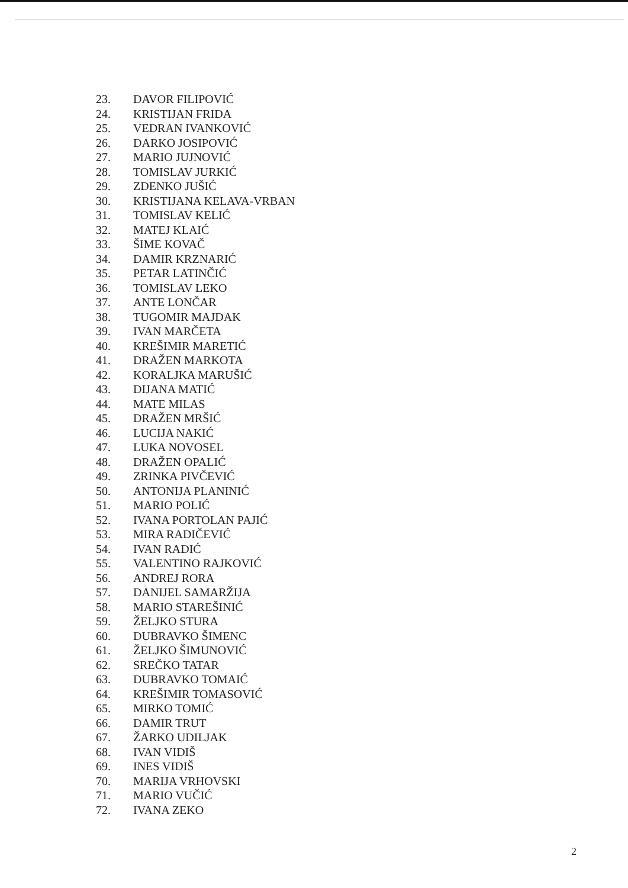23. DAVOR FILIPOVIĆ
24. KRISTIJAN FRIDA
25. VEDRAN IVANKOVIĆ
26. DARKO JOSIPOVIĆ
27. MARIO JUJNOVIĆ
28. TOMISLAV JURKIĆ
29. ZDENKO JUŠIĆ
30. KRISTIJANA KELAVA-VRBAN
31. TOMISLAV KELIĆ
32. MATEJ KLAIĆ
33. ŠIME KOVAČ
34. DAMIR KRZNARIĆ
35. PETAR LATINČIĆ
36. TOMISLAV LEKO
37. ANTE LONČAR
38. TUGOMIR MAJDAK
39. IVAN MARČETA
40. KREŠIMIR MARETIĆ
41. DRAŽEN MARKOTA
42. KORALJKA MARUŠIĆ
43. DIJANA MATIĆ
44. MATE MILAS
45. DRAŽEN MRŠIĆ
46. LUCIJA NAKIĆ
47. LUKA NOVOSEL
48. DRAŽEN OPALIĆ
49. ZRINKA PIVČEVIĆ
50. ANTONIJA PLANINIĆ
51. MARIO POLIĆ
52. IVANA PORTOLAN PAJIĆ
53. MIRA RADIČEVIĆ
54. IVAN RADIĆ
55. VALENTINO RAJKOVIĆ
56. ANDREJ RORA
57. DANIJEL SAMARŽIJA
58. MARIO STAREŠINIĆ
59. ŽELJKO STURA
60. DUBRAVKO ŠIMENC
61. ŽELJKO ŠIMUNOVIĆ
62. SREČKO TATAR
63. DUBRAVKO TOMAIĆ
64. KREŠIMIR TOMASOVIĆ
65. MIRKO TOMIĆ
66. DAMIR TRUT
67. ŽARKO UDILJAK
68. IVAN VIDIŠ
69. INES VIDIŠ
70. MARIJA VRHOVSKI
71. MARIO VUČIĆ
72. IVANA ZEKO
2